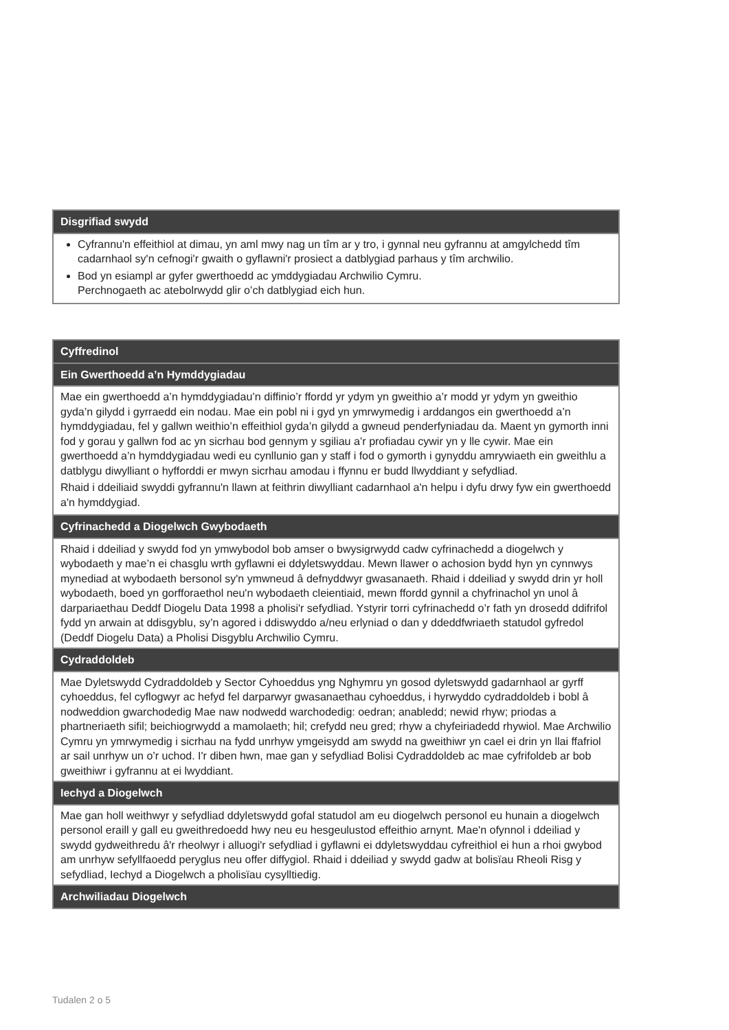| Disgrifiad swydd |
| --- |
| Cyfrannu'n effeithiol at dimau, yn aml mwy nag un tîm ar y tro, i gynnal neu gyfrannu at amgylchedd tîm cadarnhaol sy'n cefnogi'r gwaith o gyflawni'r prosiect a datblygiad parhaus y tîm archwilio. Bod yn esiampl ar gyfer gwerthoedd ac ymddygiadau Archwilio Cymru. Perchnogaeth ac atebolrwydd glir o’ch datblygiad eich hun. |
| Cyffredinol |
| --- |
| Ein Gwerthoedd a’n Hymddygiadau |
| Mae ein gwerthoedd a’n hymddygiadau’n diffinio’r ffordd yr ydym yn gweithio a’r modd yr ydym yn gweithio gyda’n gilydd i gyrraedd ein nodau. Mae ein pobl ni i gyd yn ymrwymedig i arddangos ein gwerthoedd a’n hymddygiadau, fel y gallwn weithio’n effeithiol gyda’n gilydd a gwneud penderfyniadau da. Maent yn gymorth inni fod y gorau y gallwn fod ac yn sicrhau bod gennym y sgiliau a’r profiadau cywir yn y lle cywir. Mae ein gwerthoedd a’n hymddygiadau wedi eu cynllunio gan y staff i fod o gymorth i gynyddu amrywiaeth ein gweithlu a datblygu diwylliant o hyfforddi er mwyn sicrhau amodau i ffynnu er budd llwyddiant y sefydliad. Rhaid i ddeiliaid swyddi gyfrannu'n llawn at feithrin diwylliant cadarnhaol a'n helpu i dyfu drwy fyw ein gwerthoedd a'n hymddygiad. |
| Cyfrinachedd a Diogelwch Gwybodaeth |
| Rhaid i ddeiliad y swydd fod yn ymwybodol bob amser o bwysigrwydd cadw cyfrinachedd a diogelwch y wybodaeth y mae’n ei chasglu wrth gyflawni ei ddyletswyddau. Mewn llawer o achosion bydd hyn yn cynnwys mynediad at wybodaeth bersonol sy'n ymwneud â defnyddwyr gwasanaeth. Rhaid i ddeiliad y swydd drin yr holl wybodaeth, boed yn gorfforaethol neu'n wybodaeth cleientiaid, mewn ffordd gynnil a chyfrinachol yn unol â darpariaethau Deddf Diogelu Data 1998 a pholisi'r sefydliad. Ystyrir torri cyfrinachedd o’r fath yn drosedd ddifrifol fydd yn arwain at ddisgyblu, sy’n agored i ddiswyddo a/neu erlyniad o dan y ddeddfwriaeth statudol gyfredol (Deddf Diogelu Data) a Pholisi Disgyblu Archwilio Cymru. |
| Cydraddoldeb |
| Mae Dyletswydd Cydraddoldeb y Sector Cyhoeddus yng Nghymru yn gosod dyletswydd gadarnhaol ar gyrff cyhoeddus, fel cyflogwyr ac hefyd fel darparwyr gwasanaethau cyhoeddus, i hyrwyddo cydraddoldeb i bobl â nodweddion gwarchodedig Mae naw nodwedd warchodedig: oedran; anabledd; newid rhyw; priodas a phartneriaeth sifil; beichiogrwydd a mamolaeth; hil; crefydd neu gred; rhyw a chyfeiriadedd rhywiol. Mae Archwilio Cymru yn ymrwymedig i sicrhau na fydd unrhyw ymgeisydd am swydd na gweithiwr yn cael ei drin yn llai ffafriol ar sail unrhyw un o’r uchod. I'r diben hwn, mae gan y sefydliad Bolisi Cydraddoldeb ac mae cyfrifoldeb ar bob gweithiwr i gyfrannu at ei lwyddiant. |
| Iechyd a Diogelwch |
| Mae gan holl weithwyr y sefydliad ddyletswydd gofal statudol am eu diogelwch personol eu hunain a diogelwch personol eraill y gall eu gweithredoedd hwy neu eu hesgeulustod effeithio arnynt. Mae'n ofynnol i ddeiliad y swydd gydweithredu â'r rheolwyr i alluogi'r sefydliad i gyflawni ei ddyletswyddau cyfreithiol ei hun a rhoi gwybod am unrhyw sefyllfaoedd peryglus neu offer diffygiol. Rhaid i ddeiliad y swydd gadw at bolisïau Rheoli Risg y sefydliad, Iechyd a Diogelwch a pholisïau cysylltiedig. |
| Archwiliadau Diogelwch |
Tudalen 2 o 5